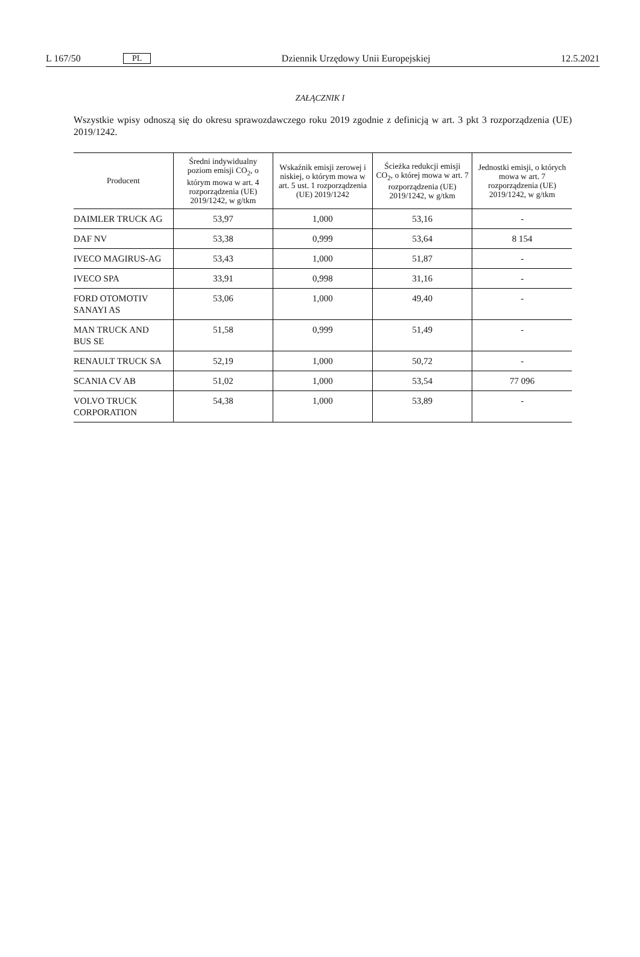L 167/50 PL Dziennik Urzędowy Unii Europejskiej 12.5.2021
ZAŁĄCZNIK I
Wszystkie wpisy odnoszą się do okresu sprawozdawczego roku 2019 zgodnie z definicją w art. 3 pkt 3 rozporządzenia (UE) 2019/1242.
| Producent | Średni indywidualny poziom emisji CO<sub>2</sub>, o którym mowa w art. 4 rozporządzenia (UE) 2019/1242, w g/tkm | Wskaźnik emisji zerowej i niskiej, o którym mowa w art. 5 ust. 1 rozporządzenia (UE) 2019/1242 | Ścieżka redukcji emisji CO<sub>2</sub>, o której mowa w art. 7 rozporządzenia (UE) 2019/1242, w g/tkm | Jednostki emisji, o których mowa w art. 7 rozporządzenia (UE) 2019/1242, w g/tkm |
| --- | --- | --- | --- | --- |
| DAIMLER TRUCK AG | 53,97 | 1,000 | 53,16 | - |
| DAF NV | 53,38 | 0,999 | 53,64 | 8 154 |
| IVECO MAGIRUS-AG | 53,43 | 1,000 | 51,87 | - |
| IVECO SPA | 33,91 | 0,998 | 31,16 | - |
| FORD OTOMOTIV SANAYI AS | 53,06 | 1,000 | 49,40 | - |
| MAN TRUCK AND BUS SE | 51,58 | 0,999 | 51,49 | - |
| RENAULT TRUCK SA | 52,19 | 1,000 | 50,72 | - |
| SCANIA CV AB | 51,02 | 1,000 | 53,54 | 77 096 |
| VOLVO TRUCK CORPORATION | 54,38 | 1,000 | 53,89 | - |